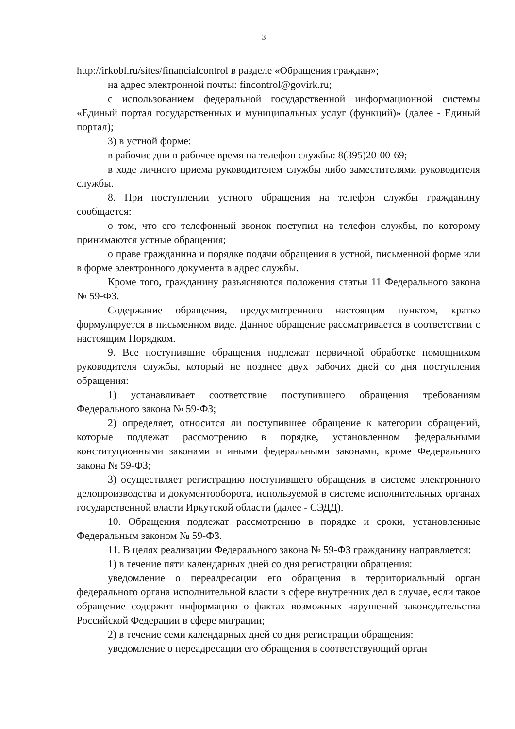3
http://irkobl.ru/sites/financialcontrol в разделе «Обращения граждан»;
на адрес электронной почты: fincontrol@govirk.ru;
с использованием федеральной государственной информационной системы «Единый портал государственных и муниципальных услуг (функций)» (далее - Единый портал);
3) в устной форме:
в рабочие дни в рабочее время на телефон службы: 8(395)20-00-69;
в ходе личного приема руководителем службы либо заместителями руководителя службы.
8. При поступлении устного обращения на телефон службы гражданину сообщается:
о том, что его телефонный звонок поступил на телефон службы, по которому принимаются устные обращения;
о праве гражданина и порядке подачи обращения в устной, письменной форме или в форме электронного документа в адрес службы.
Кроме того, гражданину разъясняются положения статьи 11 Федерального закона № 59-ФЗ.
Содержание обращения, предусмотренного настоящим пунктом, кратко формулируется в письменном виде. Данное обращение рассматривается в соответствии с настоящим Порядком.
9. Все поступившие обращения подлежат первичной обработке помощником руководителя службы, который не позднее двух рабочих дней со дня поступления обращения:
1) устанавливает соответствие поступившего обращения требованиям Федерального закона № 59-ФЗ;
2) определяет, относится ли поступившее обращение к категории обращений, которые подлежат рассмотрению в порядке, установленном федеральными конституционными законами и иными федеральными законами, кроме Федерального закона № 59-ФЗ;
3) осуществляет регистрацию поступившего обращения в системе электронного делопроизводства и документооборота, используемой в системе исполнительных органах государственной власти Иркутской области (далее - СЭДД).
10. Обращения подлежат рассмотрению в порядке и сроки, установленные Федеральным законом № 59-ФЗ.
11. В целях реализации Федерального закона № 59-ФЗ гражданину направляется:
1) в течение пяти календарных дней со дня регистрации обращения:
уведомление о переадресации его обращения в территориальный орган федерального органа исполнительной власти в сфере внутренних дел в случае, если такое обращение содержит информацию о фактах возможных нарушений законодательства Российской Федерации в сфере миграции;
2) в течение семи календарных дней со дня регистрации обращения:
уведомление о переадресации его обращения в соответствующий орган